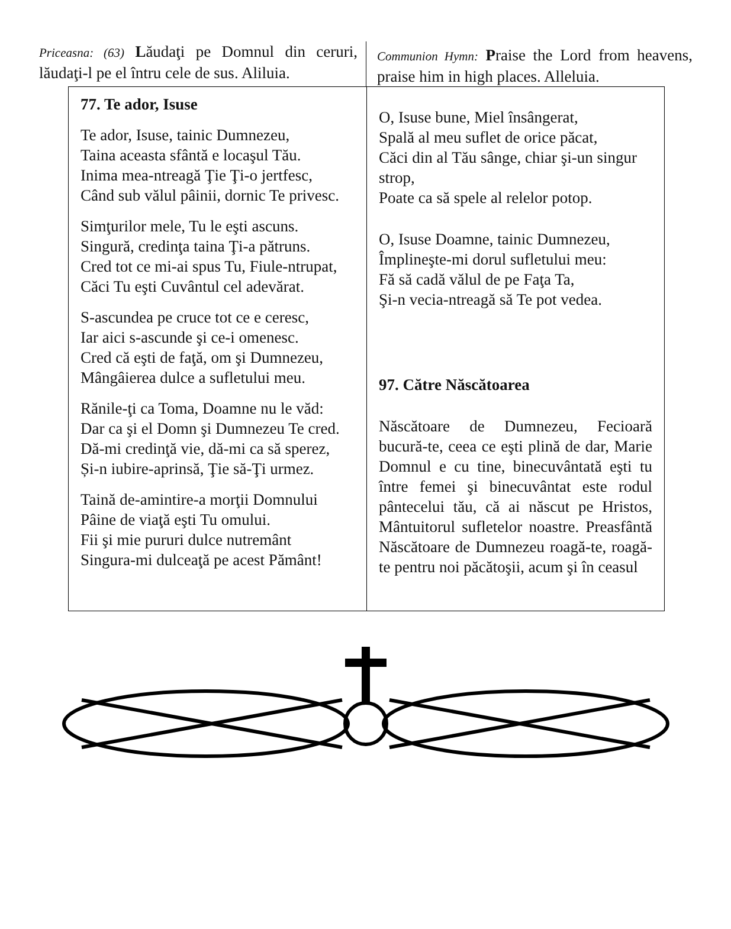Priceasna: (63) Lăudaţi pe Domnul din ceruri, lăudaţi-l pe el întru cele de sus. Aliluia.
Communion Hymn: Praise the Lord from heavens, praise him in high places. Alleluia.
77. Te ador, Isuse
Te ador, Isuse, tainic Dumnezeu,
Taina aceasta sfântă e locaşul Tău.
Inima mea-ntreagă Ţie Ţi-o jertfesc,
Când sub vălul pâinii, dornic Te privesc.
Simţurilor mele, Tu le eşti ascuns.
Singură, credinţa taina Ţi-a pătruns.
Cred tot ce mi-ai spus Tu, Fiule-ntrupat,
Căci Tu eşti Cuvântul cel adevărat.
S-ascundea pe cruce tot ce e ceresc,
Iar aici s-ascunde şi ce-i omenesc.
Cred că eşti de faţă, om şi Dumnezeu,
Mângâierea dulce a sufletului meu.
Rănile-ţi ca Toma, Doamne nu le văd:
Dar ca şi el Domn şi Dumnezeu Te cred.
Dă-mi credinţă vie, dă-mi ca să sperez,
Și-n iubire-aprinsă, Ţie să-Ţi urmez.
Taină de-amintire-a morţii Domnului
Pâine de viaţă eşti Tu omului.
Fii şi mie pururi dulce nutremânt
Singura-mi dulceaţă pe acest Pământ!
O, Isuse bune, Miel însângerat,
Spală al meu suflet de orice păcat,
Căci din al Tău sânge, chiar şi-un singur strop,
Poate ca să spele al relelor potop.
O, Isuse Doamne, tainic Dumnezeu,
Împlineşte-mi dorul sufletului meu:
Fă să cadă vălul de pe Faţa Ta,
Şi-n vecia-ntreagă să Te pot vedea.
97. Către Născătoarea
Născătoare de Dumnezeu, Fecioară bucură-te, ceea ce eşti plină de dar, Marie Domnul e cu tine, binecuvântată eşti tu între femei şi binecuvântat este rodul pântecelui tău, că ai născut pe Hristos, Mântuitorul sufletelor noastre. Preasfântă Născătoare de Dumnezeu roagă-te, roagă-te pentru noi păcătoşii, acum şi în ceasul